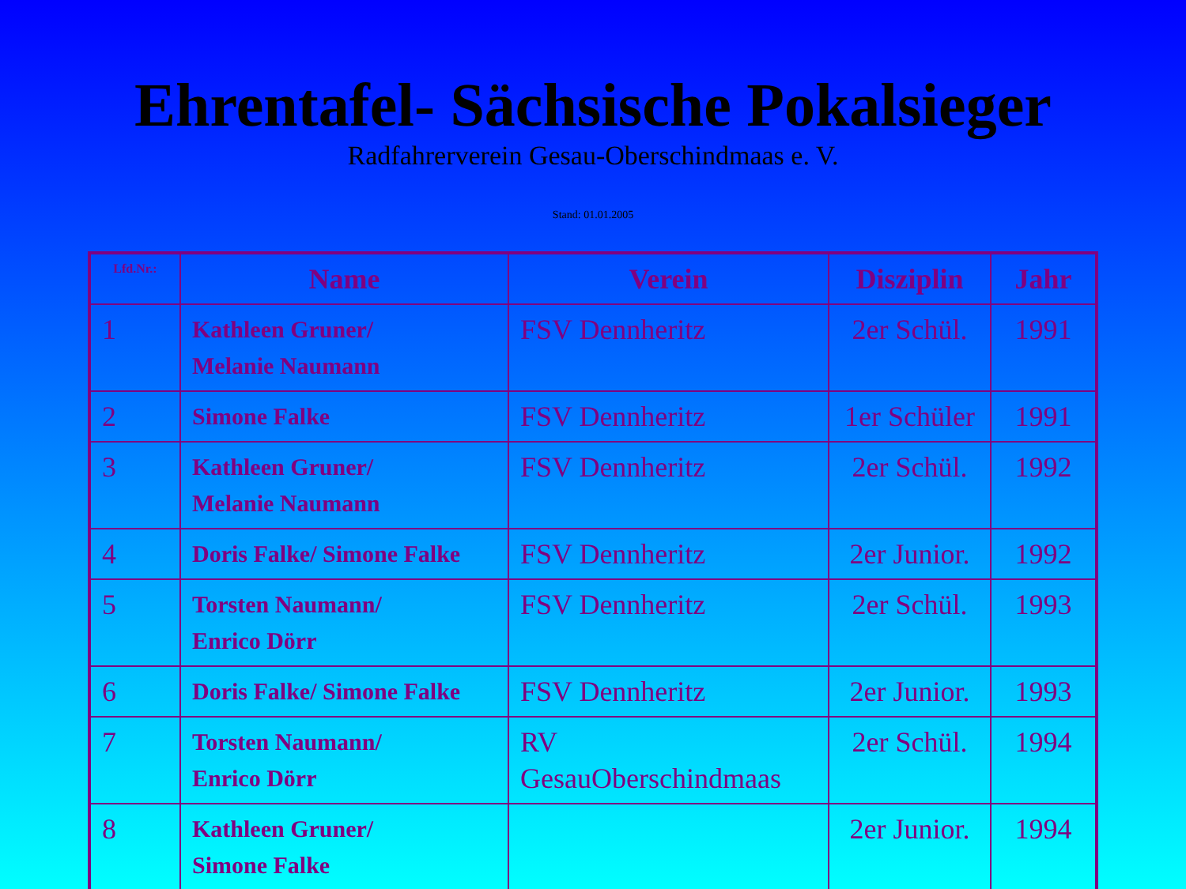Ehrentafel- Sächsische Pokalsieger
Radfahrerverein Gesau-Oberschindmaas e. V.
Stand: 01.01.2005
| Lfd.Nr.: | Name | Verein | Disziplin | Jahr |
| --- | --- | --- | --- | --- |
| 1 | Kathleen Gruner/ Melanie Naumann | FSV Dennheritz | 2er Schül. | 1991 |
| 2 | Simone Falke | FSV Dennheritz | 1er Schüler | 1991 |
| 3 | Kathleen Gruner/ Melanie Naumann | FSV Dennheritz | 2er Schül. | 1992 |
| 4 | Doris Falke/ Simone Falke | FSV Dennheritz | 2er Junior. | 1992 |
| 5 | Torsten Naumann/ Enrico Dörr | FSV Dennheritz | 2er Schül. | 1993 |
| 6 | Doris Falke/ Simone Falke | FSV Dennheritz | 2er Junior. | 1993 |
| 7 | Torsten Naumann/ Enrico Dörr | RV GesauOberschindmaas | 2er Schül. | 1994 |
| 8 | Kathleen Gruner/ Simone Falke | | 2er Junior. | 1994 |